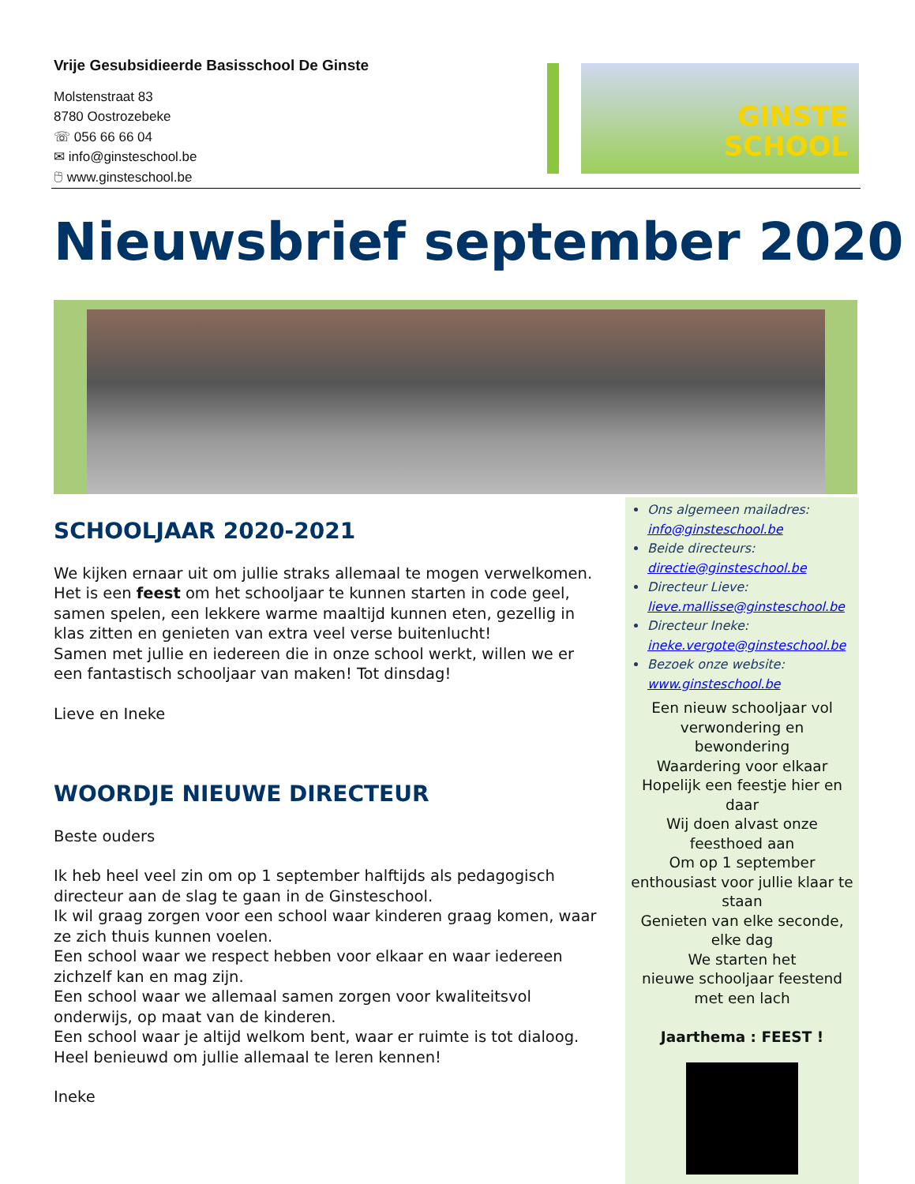Vrije Gesubsidieerde Basisschool De Ginste
Molstenstraat 83
8780 Oostrozebeke
☏ 056 66 66 04
✉ info@ginsteschool.be
🖰 www.ginsteschool.be
GINSTE
SCHOOL
Nieuwsbrief september 2020
SCHOOLJAAR 2020-2021
We kijken ernaar uit om jullie straks allemaal te mogen verwelkomen. Het is een feest om het schooljaar te kunnen starten in code geel, samen spelen, een lekkere warme maaltijd kunnen eten, gezellig in klas zitten en genieten van extra veel verse buitenlucht!
Samen met jullie en iedereen die in onze school werkt, willen we er een fantastisch schooljaar van maken! Tot dinsdag!
Lieve en Ineke
WOORDJE NIEUWE DIRECTEUR
Beste ouders
Ik heb heel veel zin om op 1 september halftijds als pedagogisch directeur aan de slag te gaan in de Ginsteschool.
Ik wil graag zorgen voor een school waar kinderen graag komen, waar ze zich thuis kunnen voelen.
Een school waar we respect hebben voor elkaar en waar iedereen zichzelf kan en mag zijn.
Een school waar we allemaal samen zorgen voor kwaliteitsvol onderwijs, op maat van de kinderen.
Een school waar je altijd welkom bent, waar er ruimte is tot dialoog.
Heel benieuwd om jullie allemaal te leren kennen!
Ineke
Ons algemeen mailadres:
info@ginsteschool.be
Beide directeurs:
directie@ginsteschool.be
Directeur Lieve:
lieve.mallisse@ginsteschool.be
Directeur Ineke:
ineke.vergote@ginsteschool.be
Bezoek onze website:
www.ginsteschool.be
Een nieuw schooljaar vol
verwondering en
bewondering
Waardering voor elkaar
Hopelijk een feestje hier en
daar
Wij doen alvast onze
feesthoed aan
Om op 1 september
enthousiast voor jullie klaar te
staan
Genieten van elke seconde,
elke dag
We starten het
nieuwe schooljaar feestend
met een lach
Jaarthema : FEEST !